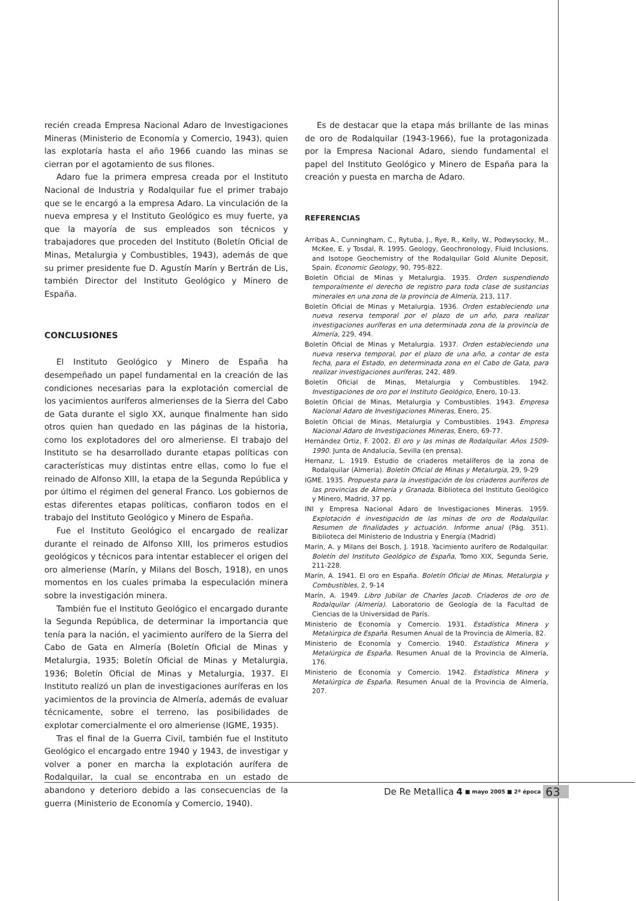recién creada Empresa Nacional Adaro de Investigaciones Mineras (Ministerio de Economía y Comercio, 1943), quien las explotaría hasta el año 1966 cuando las minas se cierran por el agotamiento de sus filones.
Adaro fue la primera empresa creada por el Instituto Nacional de Industria y Rodalquilar fue el primer trabajo que se le encargó a la empresa Adaro. La vinculación de la nueva empresa y el Instituto Geológico es muy fuerte, ya que la mayoría de sus empleados son técnicos y trabajadores que proceden del Instituto (Boletín Oficial de Minas, Metalurgia y Combustibles, 1943), además de que su primer presidente fue D. Agustín Marín y Bertrán de Lis, también Director del Instituto Geológico y Minero de España.
CONCLUSIONES
El Instituto Geológico y Minero de España ha desempeñado un papel fundamental en la creación de las condiciones necesarias para la explotación comercial de los yacimientos auríferos almerienses de la Sierra del Cabo de Gata durante el siglo XX, aunque finalmente han sido otros quien han quedado en las páginas de la historia, como los explotadores del oro almeriense. El trabajo del Instituto se ha desarrollado durante etapas políticas con características muy distintas entre ellas, como lo fue el reinado de Alfonso XIII, la etapa de la Segunda República y por último el régimen del general Franco. Los gobiernos de estas diferentes etapas políticas, confiaron todos en el trabajo del Instituto Geológico y Minero de España.
Fue el Instituto Geológico el encargado de realizar durante el reinado de Alfonso XIII, los primeros estudios geológicos y técnicos para intentar establecer el origen del oro almeriense (Marín, y Milans del Bosch, 1918), en unos momentos en los cuales primaba la especulación minera sobre la investigación minera.
También fue el Instituto Geológico el encargado durante la Segunda República, de determinar la importancia que tenía para la nación, el yacimiento aurífero de la Sierra del Cabo de Gata en Almería (Boletín Oficial de Minas y Metalurgia, 1935; Boletín Oficial de Minas y Metalurgia, 1936; Boletín Oficial de Minas y Metalurgia, 1937. El Instituto realizó un plan de investigaciones auríferas en los yacimientos de la provincia de Almería, además de evaluar técnicamente, sobre el terreno, las posibilidades de explotar comercialmente el oro almeriense (IGME, 1935).
Tras el final de la Guerra Civil, también fue el Instituto Geológico el encargado entre 1940 y 1943, de investigar y volver a poner en marcha la explotación aurífera de Rodalquilar, la cual se encontraba en un estado de abandono y deterioro debido a las consecuencias de la guerra (Ministerio de Economía y Comercio, 1940).
Es de destacar que la etapa más brillante de las minas de oro de Rodalquilar (1943-1966), fue la protagonizada por la Empresa Nacional Adaro, siendo fundamental el papel del Instituto Geológico y Minero de España para la creación y puesta en marcha de Adaro.
REFERENCIAS
Arribas A., Cunningham, C., Rytuba, J., Rye, R., Kelly, W., Podwysocky, M., McKee, E. y Tosdal, R. 1995. Geology, Geochronology, Fluid Inclusions, and Isotope Geochemistry of the Rodalquilar Gold Alunite Deposit, Spain. Economic Geology, 90, 795-822.
Boletín Oficial de Minas y Metalurgia. 1935. Orden suspendiendo temporalmente el derecho de registro para toda clase de sustancias minerales en una zona de la provincia de Almería, 213, 117.
Boletín Oficial de Minas y Metalurgia. 1936. Orden estableciendo una nueva reserva temporal por el plazo de un año, para realizar investigaciones auríferas en una determinada zona de la provincia de Almería, 229, 494.
Boletín Oficial de Minas y Metalurgia. 1937. Orden estableciendo una nueva reserva temporal, por el plazo de una año, a contar de esta fecha, para el Estado, en determinada zona en el Cabo de Gata, para realizar investigaciones auríferas, 242, 489.
Boletín Oficial de Minas, Metalurgia y Combustibles. 1942. Investigaciones de oro por el Instituto Geológico, Enero, 10-13.
Boletín Oficial de Minas, Metalurgia y Combustibles. 1943. Empresa Nacional Adaro de Investigaciones Mineras, Enero, 25.
Boletín Oficial de Minas, Metalurgia y Combustibles. 1943. Empresa Nacional Adaro de Investigaciones Mineras, Enero, 69-77.
Hernández Ortiz, F. 2002. El oro y las minas de Rodalquilar. Años 1509-1990. Junta de Andalucía, Sevilla (en prensa).
Hernanz, L. 1919. Estudio de criaderos metalíferos de la zona de Rodalquilar (Almería). Boletín Oficial de Minas y Metalurgia, 29, 9-29
IGME. 1935. Propuesta para la investigación de los criaderos auríferos de las provincias de Almería y Granada. Biblioteca del Instituto Geológico y Minero, Madrid, 37 pp.
INI y Empresa Nacional Adaro de Investigaciones Mineras. 1959. Explotación é investigación de las minas de oro de Rodalquilar. Resumen de finalidades y actuación. Informe anual (Pág. 351). Biblioteca del Ministerio de Industria y Energía (Madrid)
Marín, A. y Milans del Bosch, J. 1918. Yacimiento aurífero de Rodalquilar. Boletín del Instituto Geológico de España, Tomo XIX, Segunda Serie, 211-228.
Marín, A. 1941. El oro en España. Boletín Oficial de Minas, Metalurgia y Combustibles, 2, 9-14
Marín, A. 1949. Libro Jubilar de Charles Jacob. Criaderos de oro de Rodalquilar (Almería). Laboratorio de Geología de la Facultad de Ciencias de la Universidad de París.
Ministerio de Economía y Comercio. 1931. Estadística Minera y Metalúrgica de España. Resumen Anual de la Provincia de Almería, 82.
Ministerio de Economía y Comercio. 1940. Estadística Minera y Metalúrgica de España. Resumen Anual de la Provincia de Almería, 176.
Ministerio de Economía y Comercio. 1942. Estadística Minera y Metalúrgica de España. Resumen Anual de la Provincia de Almería, 207.
De Re Metallica 4 ■ mayo 2005 ■ 2ª época 63